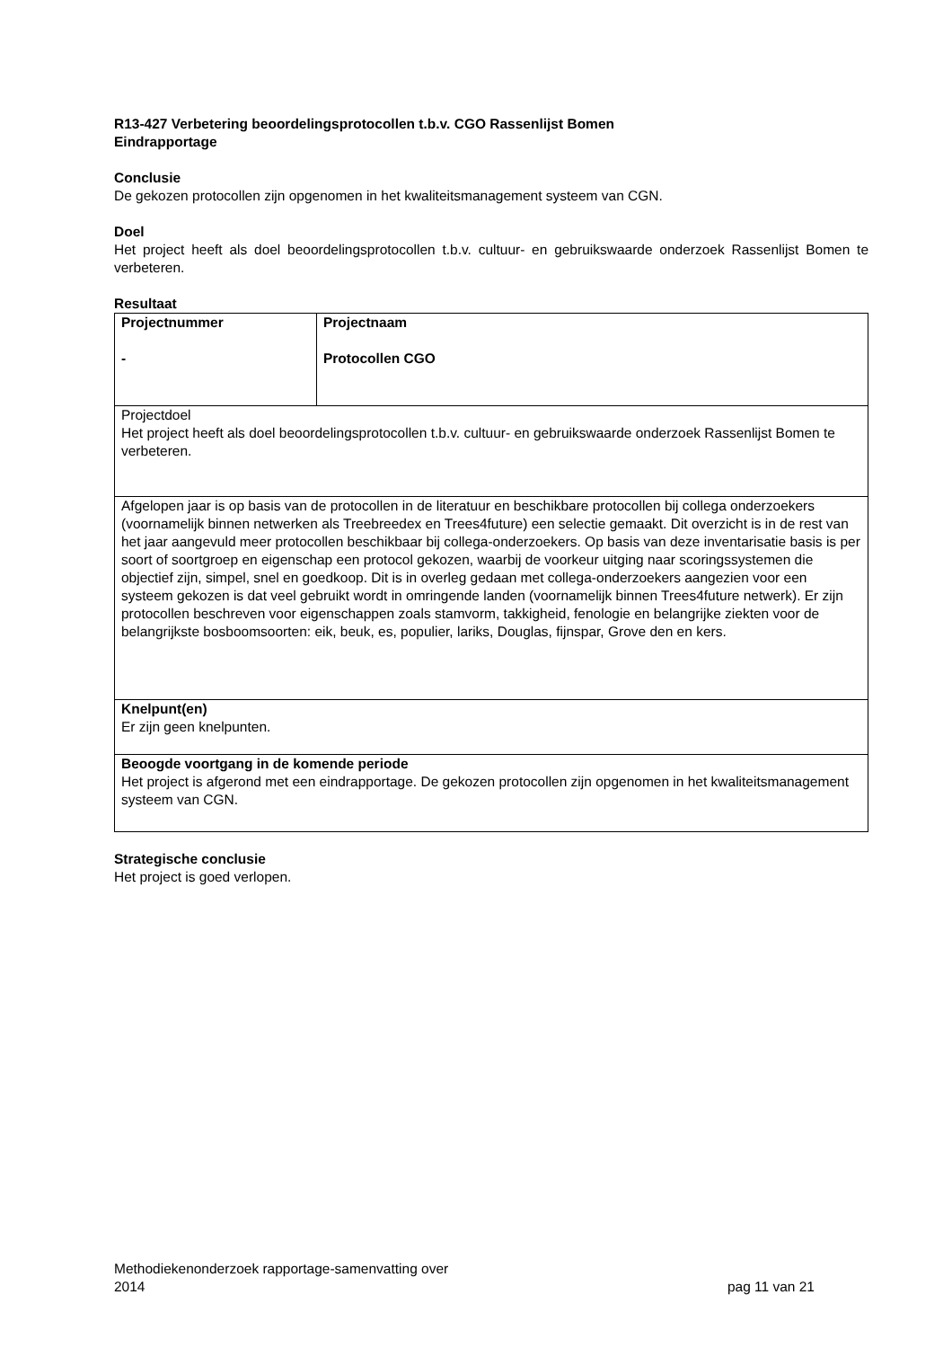R13-427 Verbetering beoordelingsprotocollen t.b.v. CGO Rassenlijst Bomen
Eindrapportage
Conclusie
De gekozen protocollen zijn opgenomen in het kwaliteitsmanagement systeem van CGN.
Doel
Het project heeft als doel beoordelingsprotocollen t.b.v. cultuur- en gebruikswaarde onderzoek Rassenlijst Bomen te verbeteren.
Resultaat
| Projectnummer - | Projectnaam Protocollen CGO |
| Projectdoel Het project heeft als doel beoordelingsprotocollen t.b.v. cultuur- en gebruikswaarde onderzoek Rassenlijst Bomen te verbeteren. | |
| Afgelopen jaar is op basis van de protocollen in de literatuur en beschikbare protocollen bij collega onderzoekers (voornamelijk binnen netwerken als Treebreedex en Trees4future) een selectie gemaakt. Dit overzicht is in de rest van het jaar aangevuld meer protocollen beschikbaar bij collega-onderzoekers. Op basis van deze inventarisatie basis is per soort of soortgroep en eigenschap een protocol gekozen, waarbij de voorkeur uitging naar scoringssystemen die objectief zijn, simpel, snel en goedkoop. Dit is in overleg gedaan met collega-onderzoekers aangezien voor een systeem gekozen is dat veel gebruikt wordt in omringende landen (voornamelijk binnen Trees4future netwerk). Er zijn protocollen beschreven voor eigenschappen zoals stamvorm, takkigheid, fenologie en belangrijke ziekten voor de belangrijkste bosboomsoorten: eik, beuk, es, populier, lariks, Douglas, fijnspar, Grove den en kers. | |
| Knelpunt(en) Er zijn geen knelpunten. | |
| Beoogde voortgang in de komende periode Het project is afgerond met een eindrapportage. De gekozen protocollen zijn opgenomen in het kwaliteitsmanagement systeem van CGN. | |
Strategische conclusie
Het project is goed verlopen.
Methodiekenonderzoek rapportage-samenvatting over
2014
pag 11 van 21